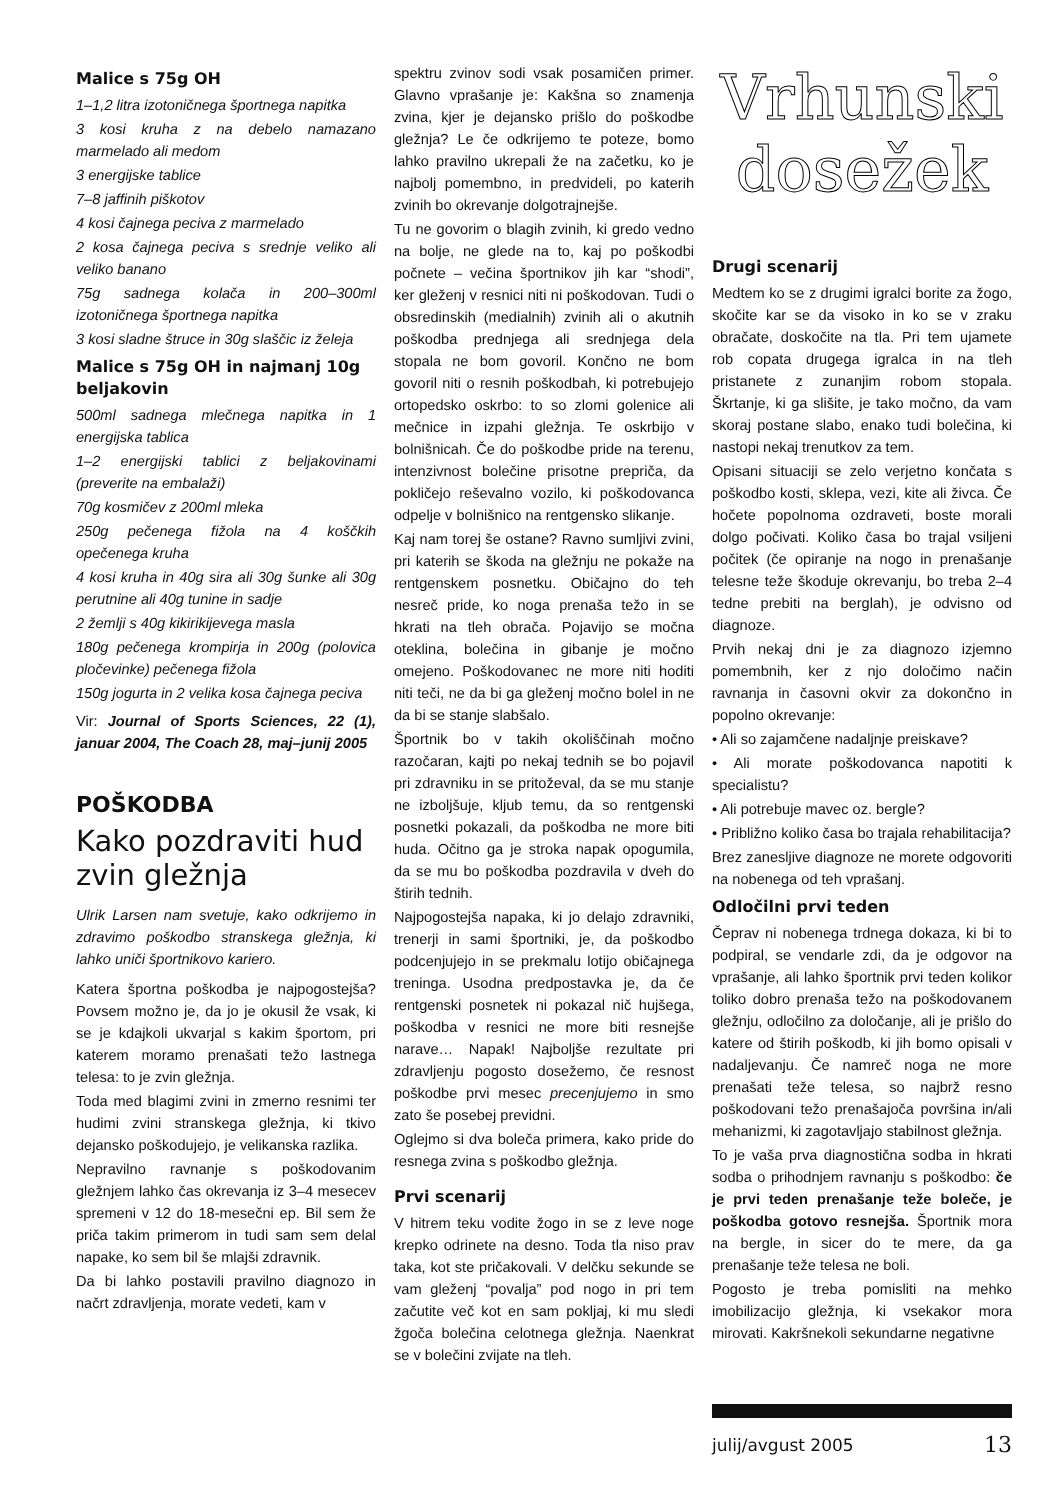Malice s 75g OH
1–1,2 litra izotoničnega športnega napitka
3 kosi kruha z na debelo namazano marmelado ali medom
3 energijske tablice
7–8 jaffinih piškotov
4 kosi čajnega peciva z marmelado
2 kosa čajnega peciva s srednje veliko ali veliko banano
75g sadnega kolača in 200–300ml izotoničnega športnega napitka
3 kosi sladne štruce in 30g slaščic iz želeja
Malice s 75g OH in najmanj 10g beljakovin
500ml sadnega mlečnega napitka in 1 energijska tablica
1–2 energijski tablici z beljakovinami (preverite na embalaži)
70g kosmičev z 200ml mleka
250g pečenega fižola na 4 koščkih opečenega kruha
4 kosi kruha in 40g sira ali 30g šunke ali 30g perutnine ali 40g tunine in sadje
2 žemlji s 40g kikirikijevega masla
180g pečenega krompirja in 200g (polovica pločevinke) pečenega fižola
150g jogurta in 2 velika kosa čajnega peciva
Vir: Journal of Sports Sciences, 22 (1), januar 2004, The Coach 28, maj–junij 2005
POŠKODBA
Kako pozdraviti hud zvin gležnja
Ulrik Larsen nam svetuje, kako odkrijemo in zdravimo poškodbo stranskega gležnja, ki lahko uniči športnikovo kariero.
Katera športna poškodba je najpogostejša? Povsem možno je, da jo je okusil že vsak, ki se je kdajkoli ukvarjal s kakim športom, pri katerem moramo prenašati težo lastnega telesa: to je zvin gležnja.
Toda med blagimi zvini in zmerno resnimi ter hudimi zvini stranskega gležnja, ki tkivo dejansko poškodujejo, je velikanska razlika.
Nepravilno ravnanje s poškodovanim gležnjem lahko čas okrevanja iz 3–4 mesecev spremeni v 12 do 18-mesečni ep. Bil sem že priča takim primerom in tudi sam sem delal napake, ko sem bil še mlajši zdravnik.
Da bi lahko postavili pravilno diagnozo in načrt zdravljenja, morate vedeti, kam v
spektru zvinov sodi vsak posamičen primer. Glavno vprašanje je: Kakšna so znamenja zvina, kjer je dejansko prišlo do poškodbe gležnja? Le če odkrijemo te poteze, bomo lahko pravilno ukrepali že na začetku, ko je najbolj pomembno, in predvideli, po katerih zvinih bo okrevanje dolgotrajnejše.
Tu ne govorim o blagih zvinih, ki gredo vedno na bolje, ne glede na to, kaj po poškodbi počnete – večina športnikov jih kar “shodi”, ker gleženj v resnici niti ni poškodovan. Tudi o obsredinskih (medialnih) zvinih ali o akutnih poškodba prednjega ali srednjega dela stopala ne bom govoril. Končno ne bom govoril niti o resnih poškodbah, ki potrebujejo ortopedsko oskrbo: to so zlomi golenice ali mečnice in izpahi gležnja. Te oskrbijo v bolnišnicah. Če do poškodbe pride na terenu, intenzivnost bolečine prisotne prepriča, da pokličejo reševalno vozilo, ki poškodovanca odpelje v bolnišnico na rentgensko slikanje.
Kaj nam torej še ostane? Ravno sumljivi zvini, pri katerih se škoda na gležnju ne pokaže na rentgenskem posnetku. Običajno do teh nesreč pride, ko noga prenaša težo in se hkrati na tleh obrača. Pojavijo se močna oteklina, bolečina in gibanje je močno omejeno. Poškodovanec ne more niti hoditi niti teči, ne da bi ga gleženj močno bolel in ne da bi se stanje slabšalo.
Športnik bo v takih okoliščinah močno razočaran, kajti po nekaj tednih se bo pojavil pri zdravniku in se pritoževal, da se mu stanje ne izboljšuje, kljub temu, da so rentgenski posnetki pokazali, da poškodba ne more biti huda. Očitno ga je stroka napak opogumila, da se mu bo poškodba pozdravila v dveh do štirih tednih.
Najpogostejša napaka, ki jo delajo zdravniki, trenerji in sami športniki, je, da poškodbo podcenjujejo in se prekmalu lotijo običajnega treninga. Usodna predpostavka je, da če rentgenski posnetek ni pokazal nič hujšega, poškodba v resnici ne more biti resnejše narave… Napak! Najboljše rezultate pri zdravljenju pogosto dosežemo, če resnost poškodbe prvi mesec precenjujemo in smo zato še posebej previdni.
Oglejmo si dva boleča primera, kako pride do resnega zvina s poškodbo gležnja.
Prvi scenarij
V hitrem teku vodite žogo in se z leve noge krepko odrinete na desno. Toda tla niso prav taka, kot ste pričakovali. V delčku sekunde se vam gleženj “povalja” pod nogo in pri tem začutite več kot en sam pokljaj, ki mu sledi žgoča bolečina celotnega gležnja. Naenkrat se v bolečini zvijate na tleh.
Vrhunski
dosežek
Drugi scenarij
Medtem ko se z drugimi igralci borite za žogo, skočite kar se da visoko in ko se v zraku obračate, doskočite na tla. Pri tem ujamete rob copata drugega igralca in na tleh pristanete z zunanjim robom stopala. Škrtanje, ki ga slišite, je tako močno, da vam skoraj postane slabo, enako tudi bolečina, ki nastopi nekaj trenutkov za tem.
Opisani situaciji se zelo verjetno končata s poškodbo kosti, sklepa, vezi, kite ali živca. Če hočete popolnoma ozdraveti, boste morali dolgo počivati. Koliko časa bo trajal vsiljeni počitek (če opiranje na nogo in prenašanje telesne teže škoduje okrevanju, bo treba 2–4 tedne prebiti na berglah), je odvisno od diagnoze.
Prvih nekaj dni je za diagnozo izjemno pomembnih, ker z njo določimo način ravnanja in časovni okvir za dokončno in popolno okrevanje:
• Ali so zajamčene nadaljnje preiskave?
• Ali morate poškodovanca napotiti k specialistu?
• Ali potrebuje mavec oz. bergle?
• Približno koliko časa bo trajala rehabilitacija?
Brez zanesljive diagnoze ne morete odgovoriti na nobenega od teh vprašanj.
Odločilni prvi teden
Čeprav ni nobenega trdnega dokaza, ki bi to podpiral, se vendarle zdi, da je odgovor na vprašanje, ali lahko športnik prvi teden kolikor toliko dobro prenaša težo na poškodovanem gležnju, odločilno za določanje, ali je prišlo do katere od štirih poškodb, ki jih bomo opisali v nadaljevanju. Če namreč noga ne more prenašati teže telesa, so najbrž resno poškodovani težo prenašajoča površina in/ali mehanizmi, ki zagotavljajo stabilnost gležnja.
To je vaša prva diagnostična sodba in hkrati sodba o prihodnjem ravnanju s poškodbo: če je prvi teden prenašanje teže boleče, je poškodba gotovo resnejša. Športnik mora na bergle, in sicer do te mere, da ga prenašanje teže telesa ne boli.
Pogosto je treba pomisliti na mehko imobilizacijo gležnja, ki vsekakor mora mirovati. Kakršnekoli sekundarne negativne
julij/avgust 2005 13